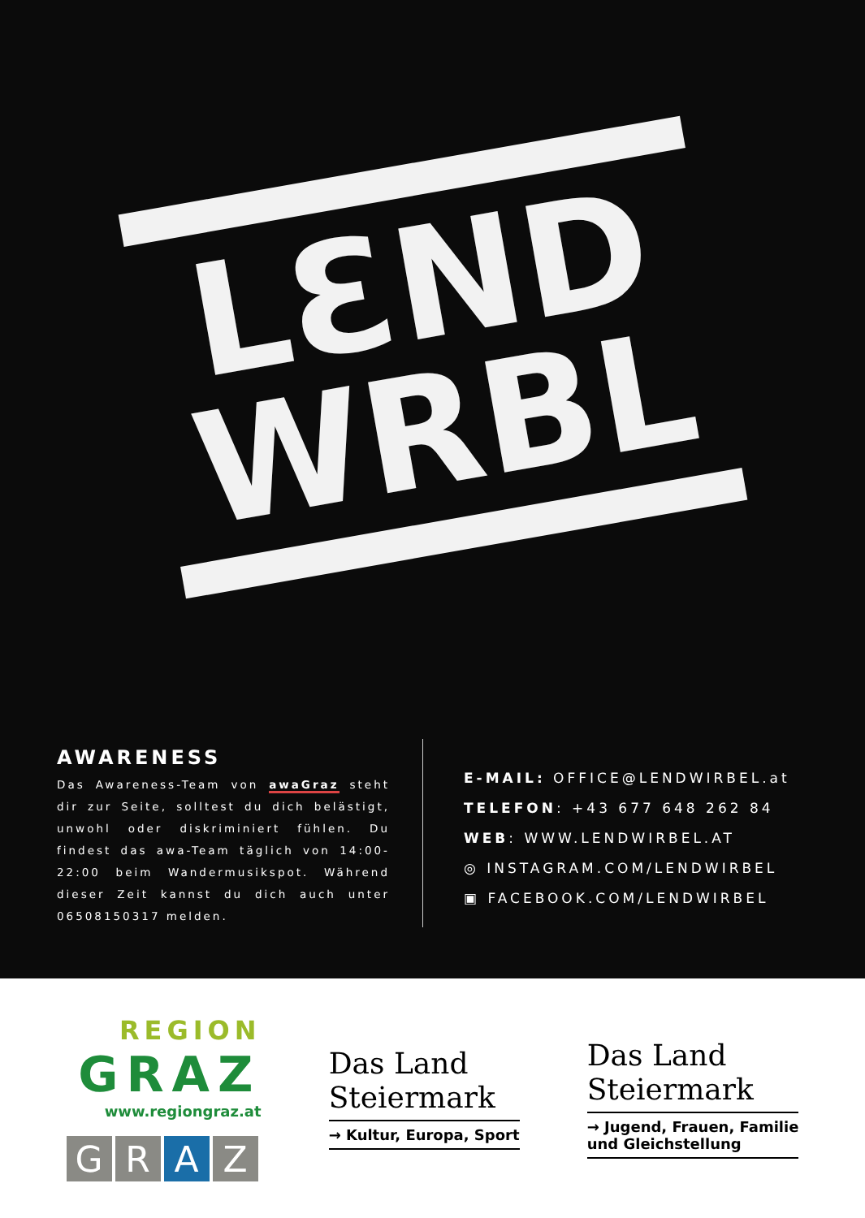LƐND
WRBL
AWARENESS
Das Awareness-Team von awaGraz steht dir zur Seite, solltest du dich belästigt, unwohl oder diskriminiert fühlen. Du findest das awa-Team täglich von 14:00-22:00 beim Wandermusikspot. Während dieser Zeit kannst du dich auch unter 06508150317 melden.
E-MAIL: OFFICE@LENDWIRBEL.at
TELEFON: +43 677 648 262 84
WEB: WWW.LENDWIRBEL.AT
◎ INSTAGRAM.COM/LENDWIRBEL
▣ FACEBOOK.COM/LENDWIRBEL
REGION
GRAZ
www.regiongraz.at
GRAZ
Das Land
Steiermark
→ Kultur, Europa, Sport
Das Land
Steiermark
→ Jugend, Frauen, Familie
und Gleichstellung